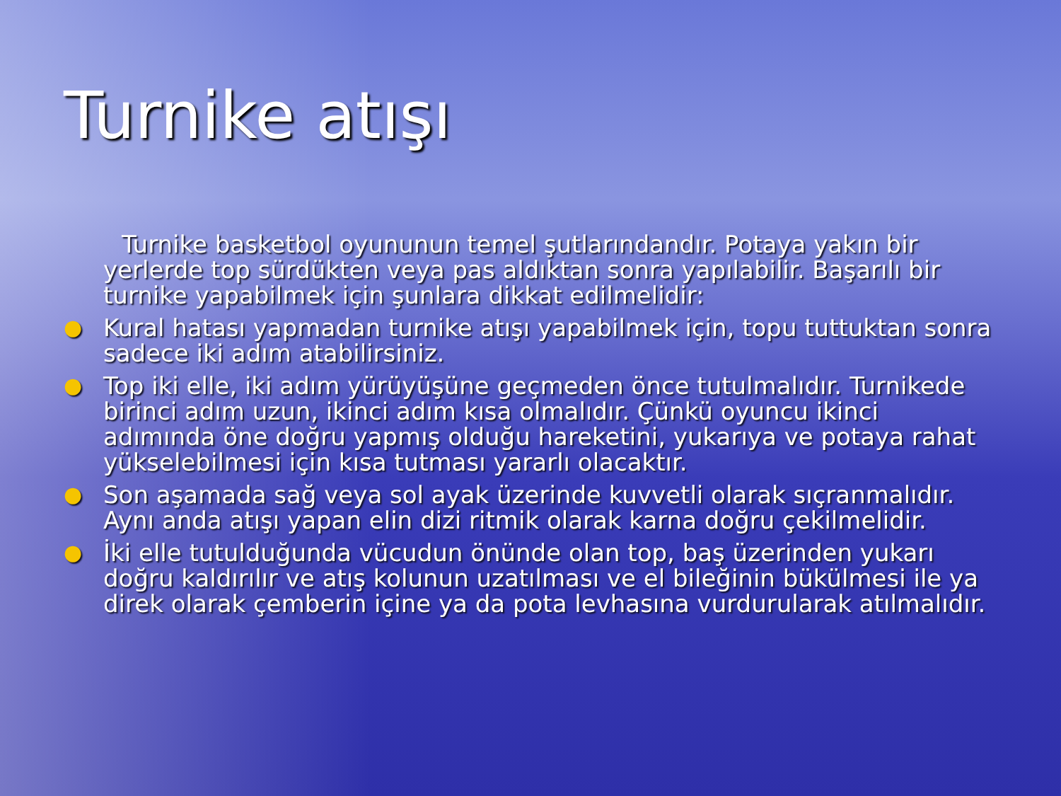Turnike atışı
Turnike basketbol oyununun temel şutlarındandır. Potaya yakın bir yerlerde top sürdükten veya pas aldıktan sonra yapılabilir. Başarılı bir turnike yapabilmek için şunlara dikkat edilmelidir:
● Kural hatası yapmadan turnike atışı yapabilmek için, topu tuttuktan sonra sadece iki adım atabilirsiniz.
● Top iki elle, iki adım yürüyüşüne geçmeden önce tutulmalıdır. Turnikede birinci adım uzun, ikinci adım kısa olmalıdır. Çünkü oyuncu ikinci adımında öne doğru yapmış olduğu hareketini, yukarıya ve potaya rahat yükselebilmesi için kısa tutması yararlı olacaktır.
● Son aşamada sağ veya sol ayak üzerinde kuvvetli olarak sıçranmalıdır. Aynı anda atışı yapan elin dizi ritmik olarak karna doğru çekilmelidir.
● İki elle tutulduğunda vücudun önünde olan top, baş üzerinden yukarı doğru kaldırılır ve atış kolunun uzatılması ve el bileğinin bükülmesi ile ya direk olarak çemberin içine ya da pota levhasına vurdurularak atılmalıdır.